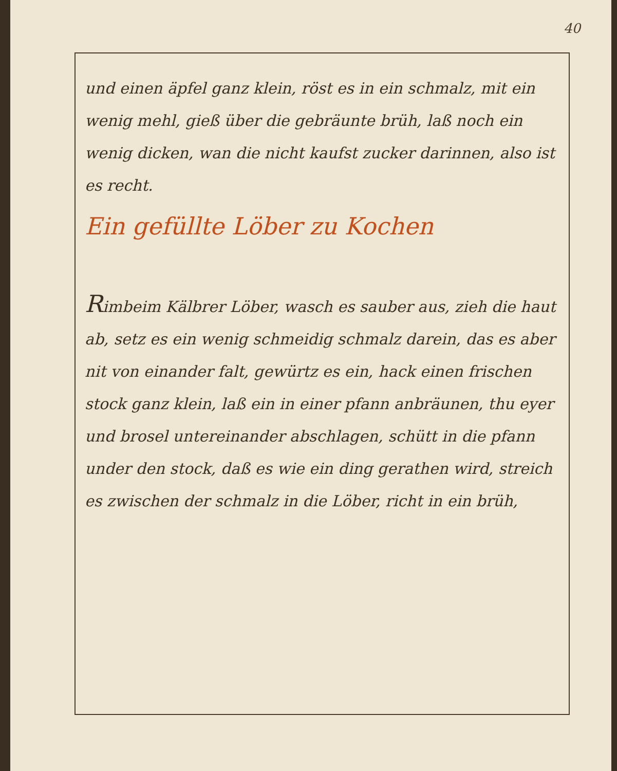40
und einen äpfel ganz klein, röst es in ein schmalz, mit ein wenig mehl, gieß über die gebräunte brüh, laß noch ein wenig dicken, wan die nicht kaufst zucker darinnen, also ist es recht.
Ein gefüllte Löber zu Kochen
Rimbeim Kälbrer Löber, wasch es sauber aus, zieh die haut ab, setz es ein wenig schmeidig schmalz darein, das es aber nit von einander falt, gewürtz es ein, hack einen frischen stock ganz klein, laß ein in einer pfann anbräunen, thu eyer und brosel untereinander abschlagen, schütt in die pfann under den stock, daß es wie ein ding gerathen wird, streich es zwischen der schmalz in die Löber, richt in ein brüh,